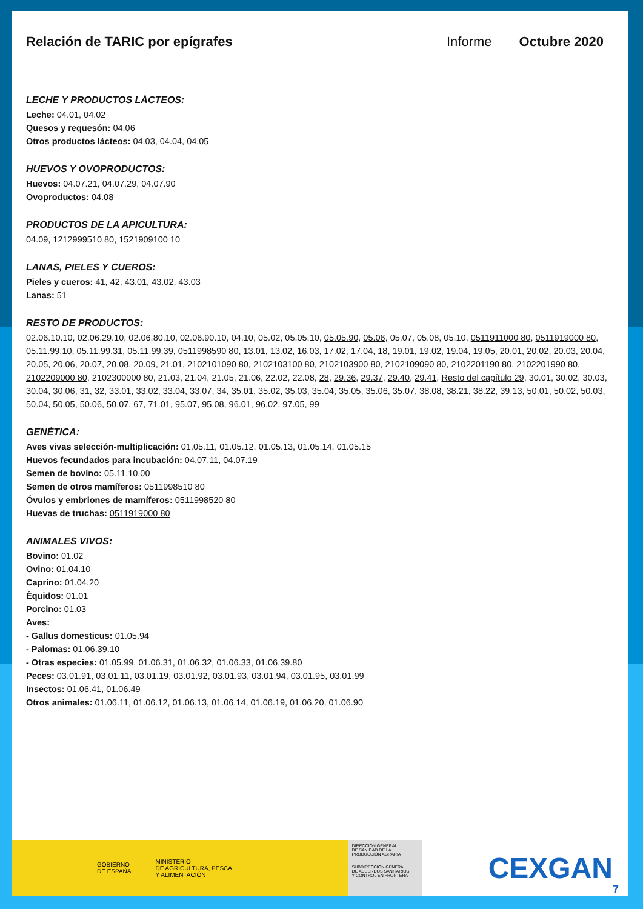Relación de TARIC por epígrafes Informe Octubre 2020
LECHE Y PRODUCTOS LÁCTEOS:
Leche: 04.01, 04.02
Quesos y requesón: 04.06
Otros productos lácteos: 04.03, 04.04, 04.05
HUEVOS Y OVOPRODUCTOS:
Huevos: 04.07.21, 04.07.29, 04.07.90
Ovoproductos: 04.08
PRODUCTOS DE LA APICULTURA:
04.09, 1212999510 80, 1521909100 10
LANAS, PIELES Y CUEROS:
Pieles y cueros: 41, 42, 43.01, 43.02, 43.03
Lanas: 51
RESTO DE PRODUCTOS:
02.06.10.10, 02.06.29.10, 02.06.80.10, 02.06.90.10, 04.10, 05.02, 05.05.10, 05.05.90, 05.06, 05.07, 05.08, 05.10, 0511911000 80, 0511919000 80, 05.11.99.10, 05.11.99.31, 05.11.99.39, 0511998590 80, 13.01, 13.02, 16.03, 17.02, 17.04, 18, 19.01, 19.02, 19.04, 19.05, 20.01, 20.02, 20.03, 20.04, 20.05, 20.06, 20.07, 20.08, 20.09, 21.01, 2102101090 80, 2102103100 80, 2102103900 80, 2102109090 80, 2102201190 80, 2102201990 80, 2102209000 80, 2102300000 80, 21.03, 21.04, 21.05, 21.06, 22.02, 22.08, 28, 29.36, 29.37, 29.40, 29.41, Resto del capítulo 29, 30.01, 30.02, 30.03, 30.04, 30.06, 31, 32, 33.01, 33.02, 33.04, 33.07, 34, 35.01, 35.02, 35.03, 35.04, 35.05, 35.06, 35.07, 38.08, 38.21, 38.22, 39.13, 50.01, 50.02, 50.03, 50.04, 50.05, 50.06, 50.07, 67, 71.01, 95.07, 95.08, 96.01, 96.02, 97.05, 99
GENÉTICA:
Aves vivas selección-multiplicación: 01.05.11, 01.05.12, 01.05.13, 01.05.14, 01.05.15
Huevos fecundados para incubación: 04.07.11, 04.07.19
Semen de bovino: 05.11.10.00
Semen de otros mamíferos: 0511998510 80
Óvulos y embriones de mamíferos: 0511998520 80
Huevas de truchas: 0511919000 80
ANIMALES VIVOS:
Bovino: 01.02
Ovino: 01.04.10
Caprino: 01.04.20
Équidos: 01.01
Porcino: 01.03
Aves:
- Gallus domesticus: 01.05.94
- Palomas: 01.06.39.10
- Otras especies: 01.05.99, 01.06.31, 01.06.32, 01.06.33, 01.06.39.80
Peces: 03.01.91, 03.01.11, 03.01.19, 03.01.92, 03.01.93, 03.01.94, 03.01.95, 03.01.99
Insectos: 01.06.41, 01.06.49
Otros animales: 01.06.11, 01.06.12, 01.06.13, 01.06.14, 01.06.19, 01.06.20, 01.06.90
GOBIERNO
DE ESPAÑA
MINISTERIO
DE AGRICULTURA, PESCA
Y ALIMENTACIÓN
DIRECCIÓN GENERAL
DE SANIDAD DE LA
PRODUCCIÓN AGRARIA
SUBDIRECCIÓN GENERAL
DE ACUERDOS SANITARIOS
Y CONTROL EN FRONTERA
CEXGAN
7